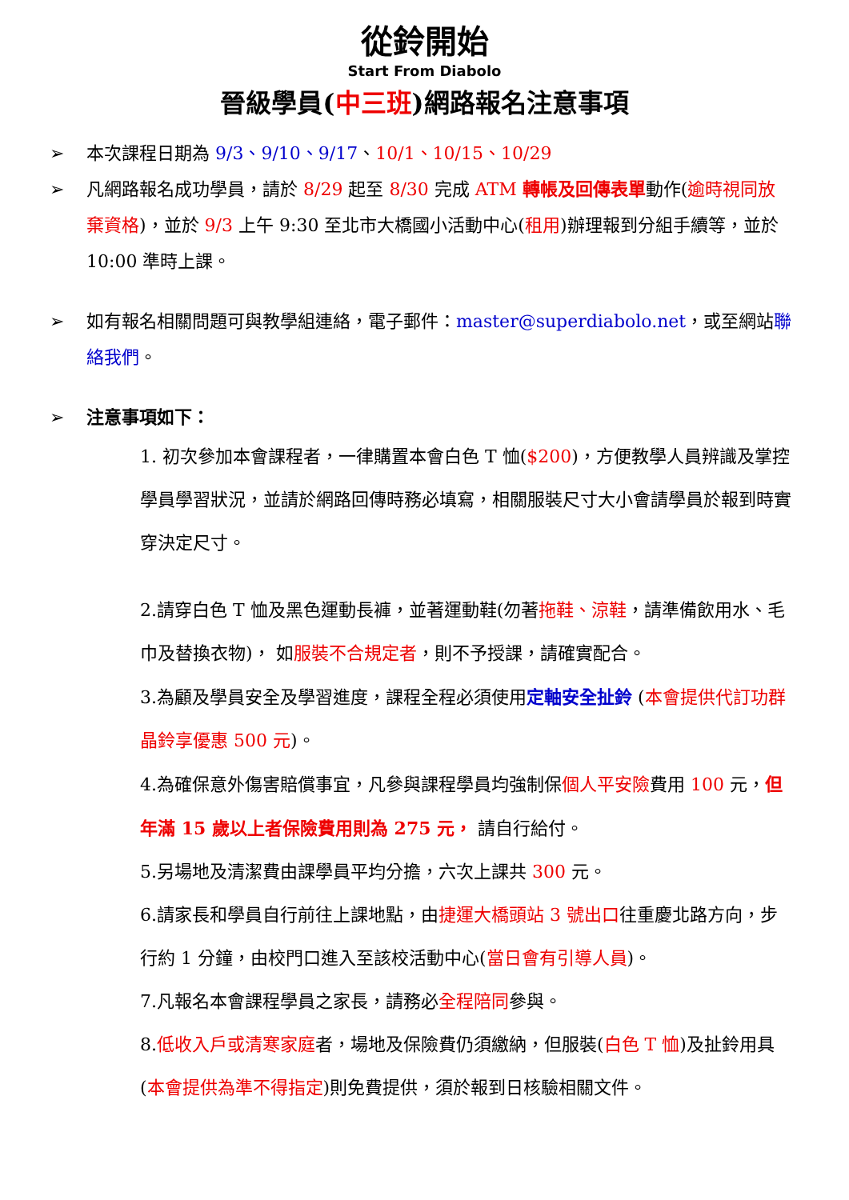從鈴開始
Start From Diabolo
晉級學員(中三班)網路報名注意事項
➢ 本次課程日期為 9/3、9/10、9/17、10/1、10/15、10/29
➢ 凡網路報名成功學員，請於 8/29 起至 8/30 完成 ATM 轉帳及回傳表單動作(逾時視同放棄資格)，並於 9/3 上午 9:30 至北市大橋國小活動中心(租用)辦理報到分組手續等，並於 10:00 準時上課。
➢ 如有報名相關問題可與教學組連絡，電子郵件：master@superdiabolo.net，或至網站聯絡我們。
➢ 注意事項如下：
1. 初次參加本會課程者，一律購置本會白色 T 恤($200)，方便教學人員辨識及掌控學員學習狀況，並請於網路回傳時務必填寫，相關服裝尺寸大小會請學員於報到時實穿決定尺寸。
2.請穿白色 T 恤及黑色運動長褲，並著運動鞋(勿著拖鞋、涼鞋，請準備飲用水、毛巾及替換衣物)， 如服裝不合規定者，則不予授課，請確實配合。
3.為顧及學員安全及學習進度，課程全程必須使用定軸安全扯鈴 (本會提供代訂功群晶鈴享優惠 500 元)。
4.為確保意外傷害賠償事宜，凡參與課程學員均強制保個人平安險費用 100 元，但年滿 15 歲以上者保險費用則為 275 元， 請自行給付。
5.另場地及清潔費由課學員平均分擔，六次上課共 300 元。
6.請家長和學員自行前往上課地點，由捷運大橋頭站 3 號出口往重慶北路方向，步行約 1 分鐘，由校門口進入至該校活動中心(當日會有引導人員)。
7.凡報名本會課程學員之家長，請務必全程陪同參與。
8.低收入戶或清寒家庭者，場地及保險費仍須繳納，但服裝(白色 T 恤)及扯鈴用具(本會提供為準不得指定)則免費提供，須於報到日核驗相關文件。